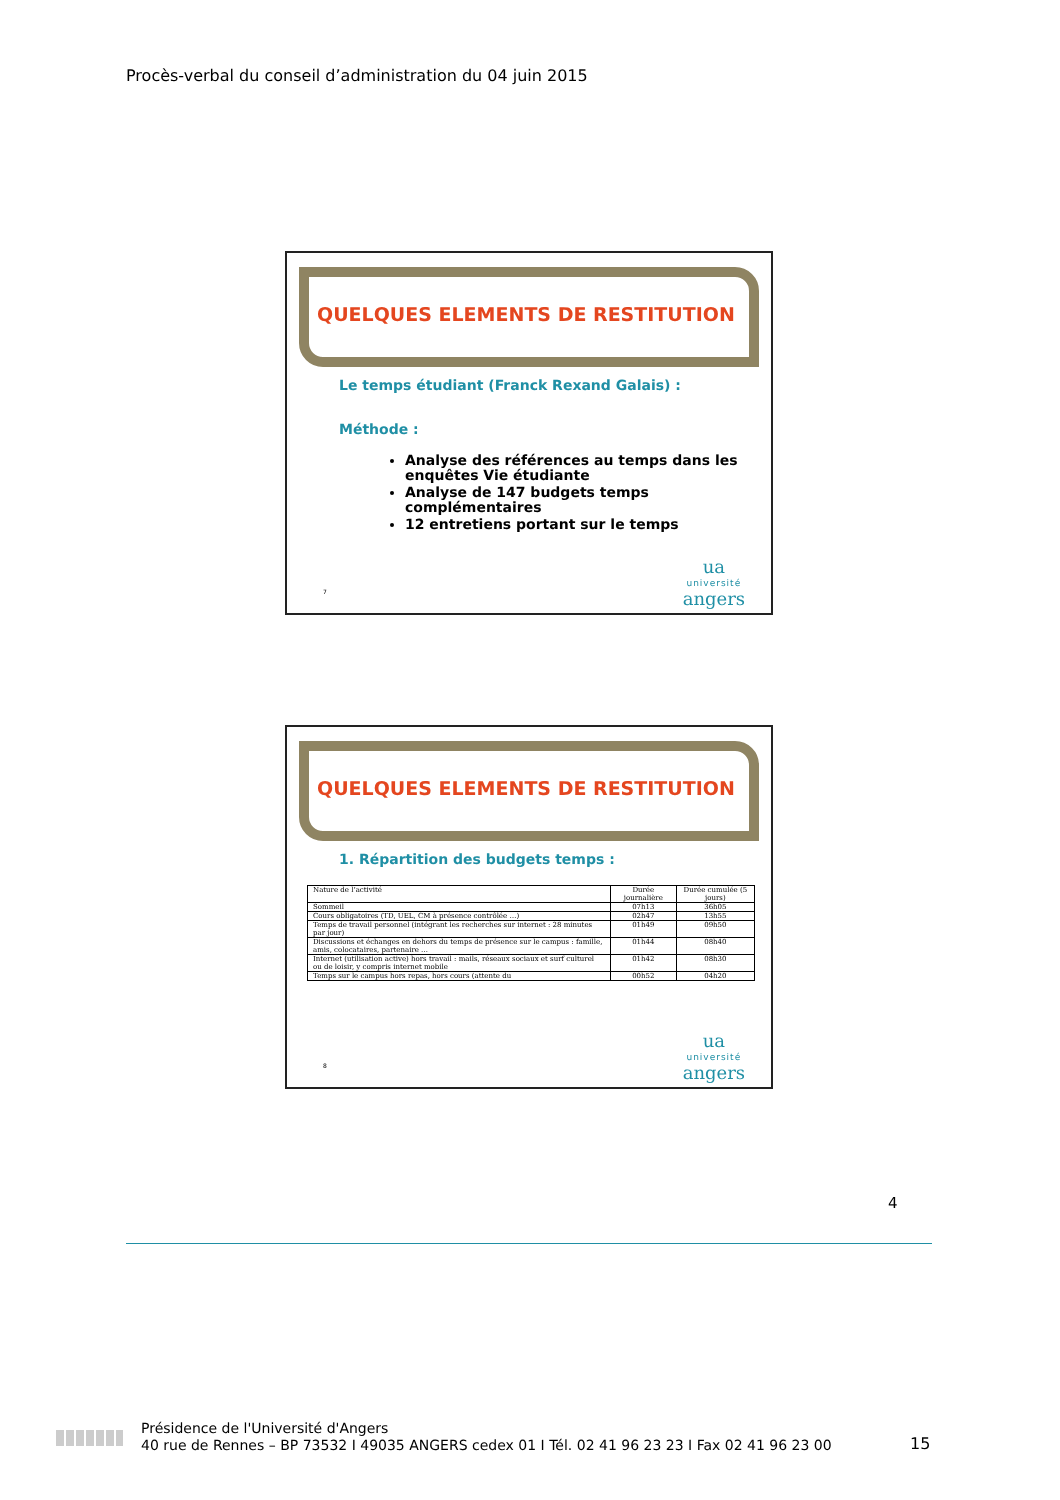Procès-verbal du conseil d’administration du 04 juin 2015
QUELQUES ELEMENTS DE RESTITUTION
Le temps étudiant (Franck Rexand Galais) :
Méthode :
Analyse des références au temps dans les enquêtes Vie étudiante
Analyse de 147 budgets temps complémentaires
12 entretiens portant sur le temps
7 ua
université
angers
QUELQUES ELEMENTS DE RESTITUTION
1. Répartition des budgets temps :
| Nature de l’activité | Durée journalière | Durée cumulée (5 jours) |
| --- | --- | --- |
| Sommeil | 07h13 | 36h05 |
| Cours obligatoires (TD, UEL, CM à présence contrôlée …) | 02h47 | 13h55 |
| Temps de travail personnel (intégrant les recherches sur internet : 28 minutes par jour) | 01h49 | 09h50 |
| Discussions et échanges en dehors du temps de présence sur le campus : famille, amis, colocataires, partenaire … | 01h44 | 08h40 |
| Internet (utilisation active) hors travail : mails, réseaux sociaux et surf culturel ou de loisir, y compris internet mobile | 01h42 | 08h30 |
| Temps sur le campus hors repas, hors cours (attente du | 00h52 | 04h20 |
8 ua
université
angers
4
Présidence de l'Université d'Angers
40 rue de Rennes – BP 73532 I 49035 ANGERS cedex 01 I Tél. 02 41 96 23 23 I Fax 02 41 96 23 00
15